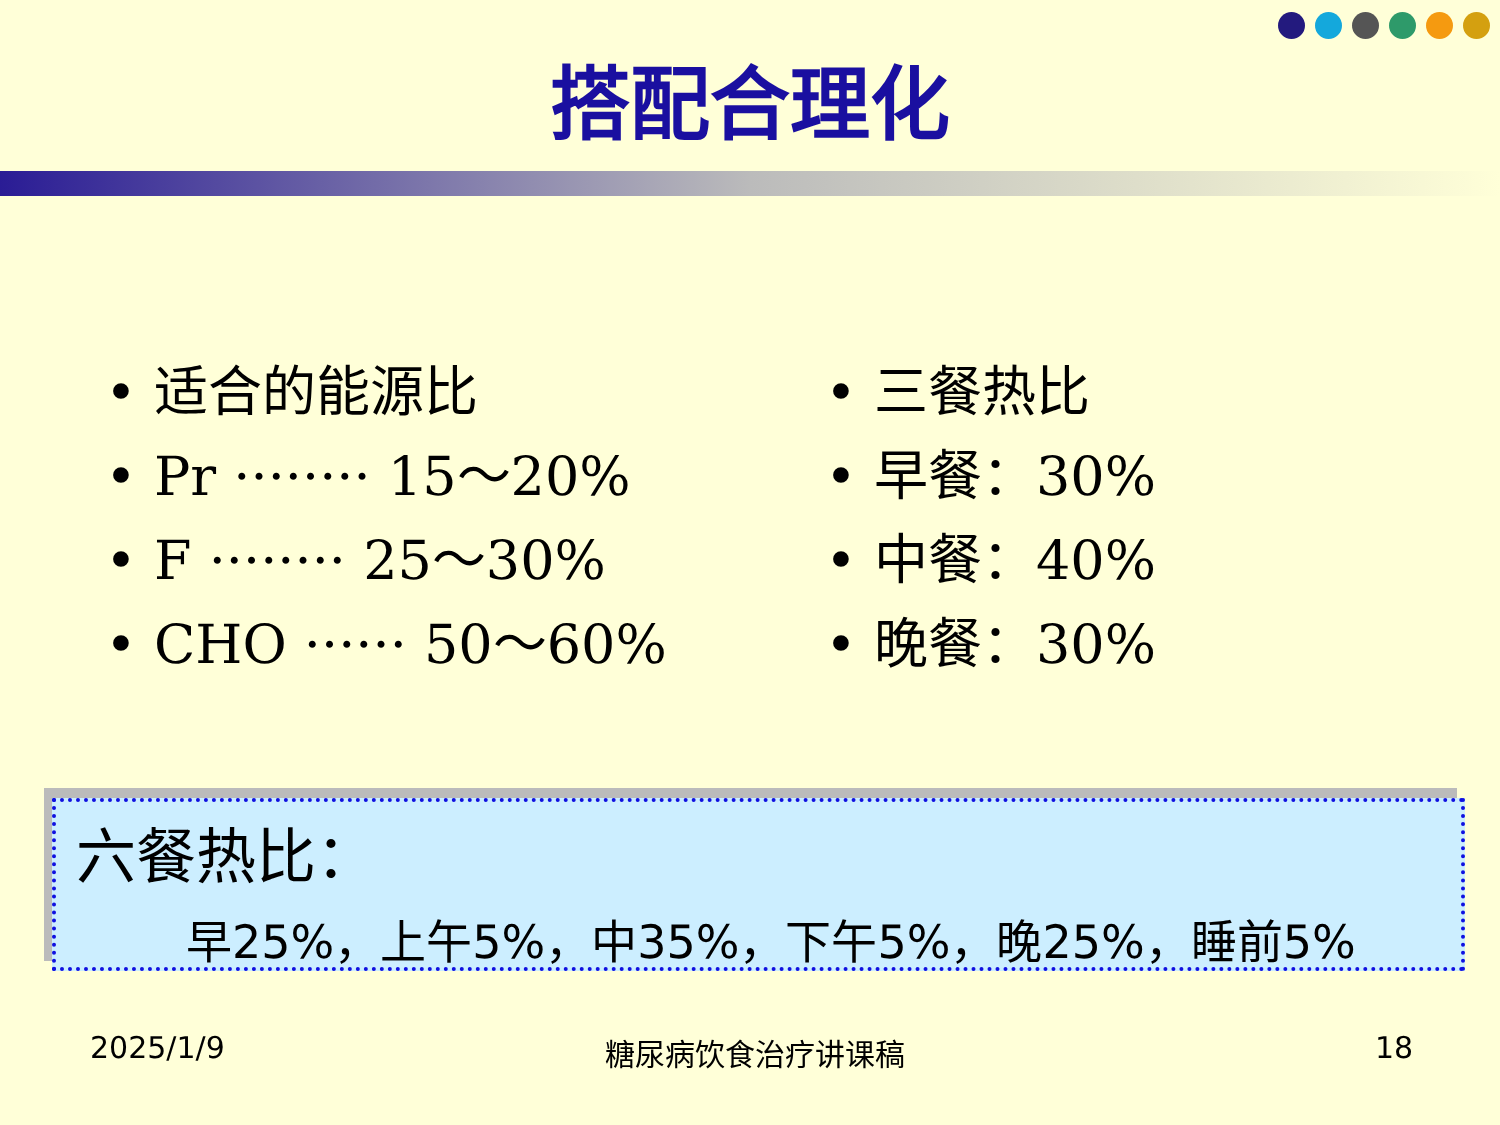搭配合理化
• 适合的能源比
• Pr ········ 15～20%
• F ········ 25～30%
• CHO ······ 50～60%
• 三餐热比
• 早餐：30%
• 中餐：40%
• 晚餐：30%
六餐热比：
早25%，上午5%，中35%，下午5%，晚25%，睡前5%
2025/1/9 糖尿病饮食治疗讲课稿 18